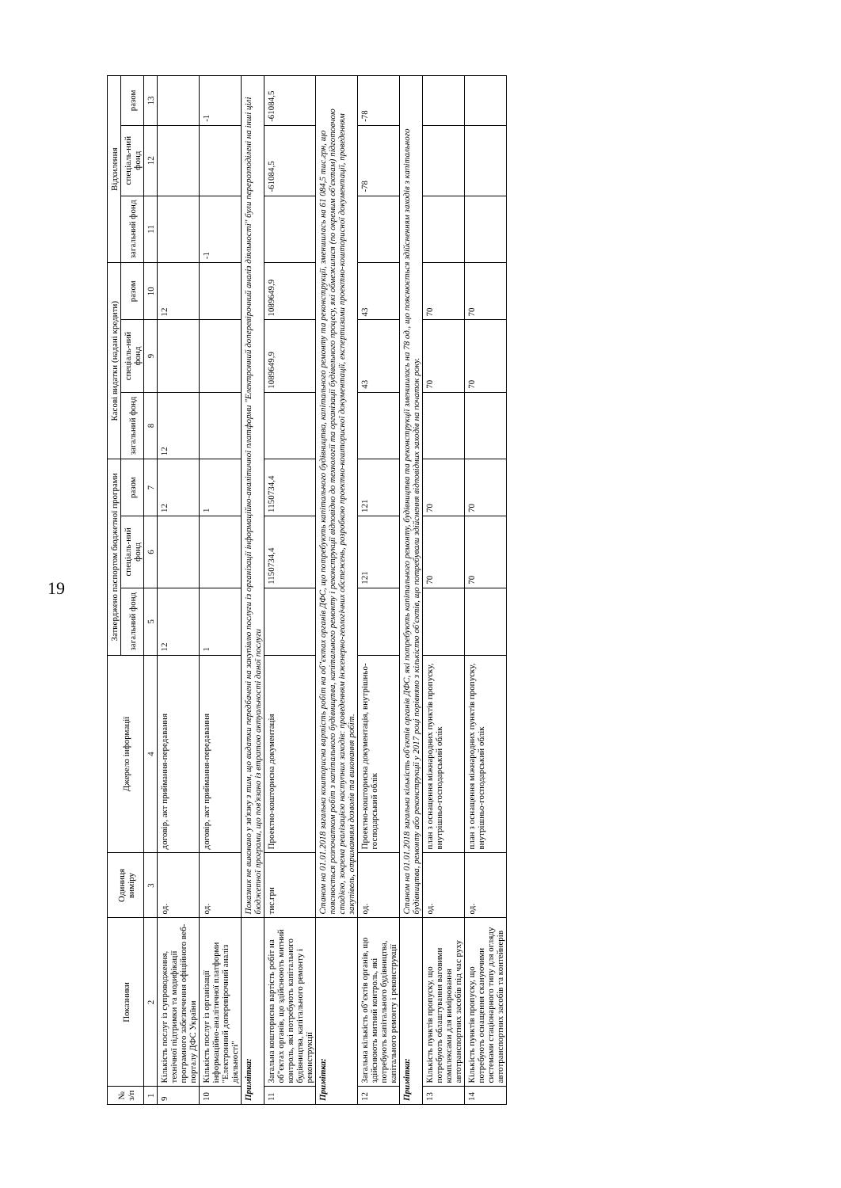19
| № з/п | Показники | Одиниця виміру | Джерело інформації | Затверджено паспортом бюджетної програми | | | Касові видатки (надані кредити) | | | Відхилення | | |
| --- | --- | --- | --- | --- | --- | --- | --- | --- | --- | --- | --- | --- |
| | | | | загальний фонд | спеціаль-ний фонд | разом | загальний фонд | спеціаль-ний фонд | разом | загальний фонд | спеціаль-ний фонд | разом |
| 1 | 2 | 3 | 4 | 5 | 6 | 7 | 8 | 9 | 10 | 11 | 12 | 13 |
| 9 | Кількість послуг із супроводження, технічної підтримки та модифікації програмного забезпечення офіційного веб-порталу ДФС України | од. | договір, акт приймання-передавання | 12 | | 12 | 12 | | 12 | | | |
| 10 | Кількість послуг із організації інформаційно-аналітичної платформи "Електронний доперевірочний аналіз діяльності" | од. | договір, акт приймання-передавання | 1 | | 1 | | | | -1 | | -1 |
| Примітка: | | Показник не виконано у зв'язку з тим, що видатки передбачені на закупівлю послуги із організації інформаційно-аналітичної платформи "Електронний доперевірочний аналіз діяльності" були перерозподілені на інші цілі бюджетної програми, що пов'язано із втратою актуальності даної послуги | | | | | | | | | | |
| 11 | Загальна кошторисна вартість робіт на об"єктах органів, що здійснюють митний контроль, які потребують капітального будівництва, капітального ремонту і реконструкції | тис.грн | Проектно-кошторисна документація | | 1150734,4 | 1150734,4 | | 1089649,9 | 1089649,9 | | -61084,5 | -61084,5 |
| Примітка: | | Станом на 01.01.2018 загальна кошторисна вартість робіт на об"єктах органів ДФС, що потребують капітального будівництва, капітального ремонту та реконструкції, зменшилась на 61 084,5 тис.грн, що пояснюється розпочатком робіт з капітального будівництва, капітального ремонту і реконструкції відповідно до технології та організації будівельного процесу, які обмежилися (по окремим об'єктам) підготовчою стадією, зокрема реалізацією наступних заходів: проведенням інженерно-геологічних обстежень, розробкою проектно-кошторисної документації, експертизами проектно-кошторисної документації, проведенням закупівель, отриманням дозволів та виконання робіт. | | | | | | | | | | |
| 12 | Загальна кількість об"єктів органів, що здійснюють митний контроль, які потребують капітального будівництва, капітального ремонту і реконструкції | од. | Проектно-кошторисна документація, внутрішньо-господарський облік | | 121 | 121 | | 43 | 43 | | -78 | -78 |
| Примітка: | | Станом на 01.01.2018 загальна кількість об'єктів органів ДФС, які потребують капітального ремонту, будівництва та реконструкції зменшилась на 78 од., що пояснюється здійсненням заходів з капітального будівництва, ремонту або реконструкції у 2017 році порівняно з кількістю об'єктів, що потребували здійснення відповідних заходів на початок року. | | | | | | | | | | |
| 13 | Кількість пунктів пропуску, що потребують облаштування ваговими комплексами для вимірювання автотранспортних засобів під час руху | од. | план з оснащення міжнародних пунктів пропуску, внутрішньо-господарський облік | | 70 | 70 | | 70 | 70 | | | |
| 14 | Кількість пунктів пропуску, що потребують оснащення скануючими системами стаціонарного типу для огляду автотранспортних засобів та контейнерів | од. | план з оснащення міжнародних пунктів пропуску, внутрішньо-господарський облік | | 70 | 70 | | 70 | 70 | | | |